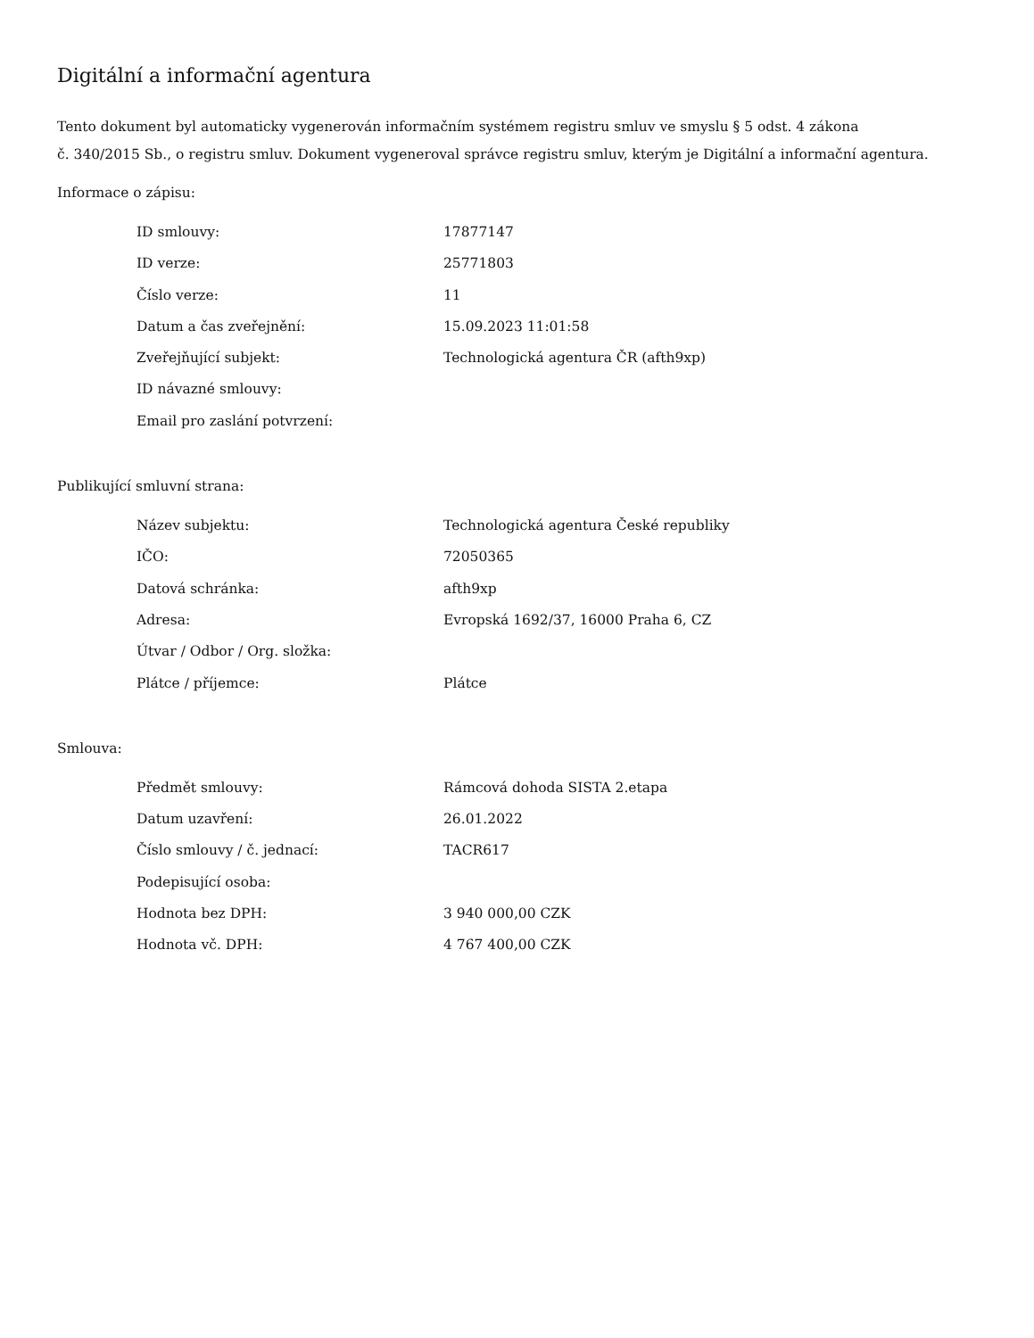Digitální a informační agentura
Tento dokument byl automaticky vygenerován informačním systémem registru smluv ve smyslu § 5 odst. 4 zákona
č. 340/2015 Sb., o registru smluv. Dokument vygeneroval správce registru smluv, kterým je Digitální a informační agentura.
Informace o zápisu:
| ID smlouvy: | 17877147 |
| ID verze: | 25771803 |
| Číslo verze: | 11 |
| Datum a čas zveřejnění: | 15.09.2023 11:01:58 |
| Zveřejňující subjekt: | Technologická agentura ČR (afth9xp) |
| ID návazné smlouvy: | |
| Email pro zaslání potvrzení: | |
Publikující smluvní strana:
| Název subjektu: | Technologická agentura České republiky |
| IČO: | 72050365 |
| Datová schránka: | afth9xp |
| Adresa: | Evropská 1692/37, 16000 Praha 6, CZ |
| Útvar / Odbor / Org. složka: | |
| Plátce / příjemce: | Plátce |
Smlouva:
| Předmět smlouvy: | Rámcová dohoda SISTA 2.etapa |
| Datum uzavření: | 26.01.2022 |
| Číslo smlouvy / č. jednací: | TACR617 |
| Podepisující osoba: | |
| Hodnota bez DPH: | 3 940 000,00 CZK |
| Hodnota vč. DPH: | 4 767 400,00 CZK |